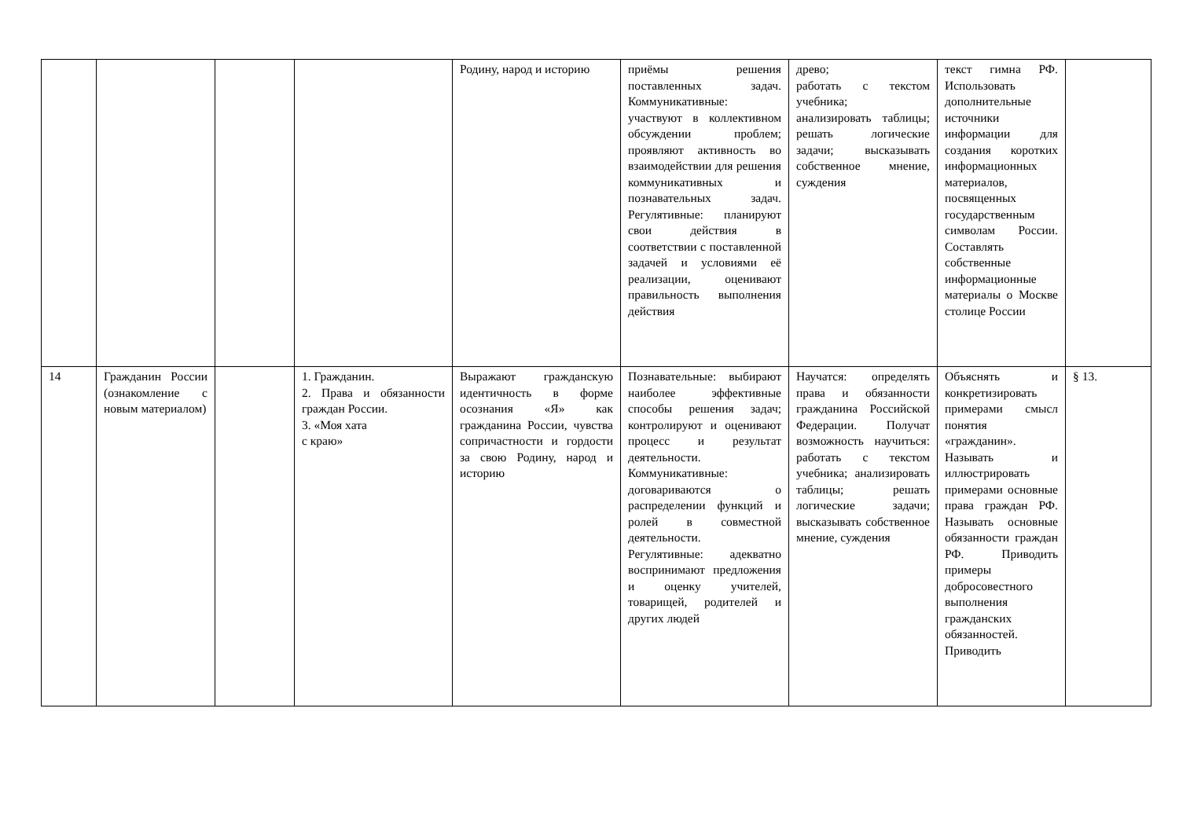| | | | | Родину, народ и историю | приёмы решения поставленных задач. Коммуникативные: участвуют в коллективном обсуждении проблем; проявляют активность во взаимодействии для решения коммуникативных и познавательных задач. Регулятивные: планируют свои действия в соответствии с поставленной задачей и условиями её реализации, оценивают правильность выполнения действия | древо; работать с текстом учебника; анализировать таб­лицы; решать логические задачи; высказывать собственное мнение, суждения | текст гимна РФ. Использовать дополнительные источники информации для создания коротких информационных материалов, посвященных государственным символам России. Составлять собственные информационные материалы о Москве столице России | |
| 14 | Гражданин России (ознакомление с новым мате­риалом) | | 1. Гражданин. 2. Права и обязанности граждан России. 3. «Моя хата с краю» | Выражают гражданскую идентичность в форме осознания «Я» как гражданина России, чувства сопричастности и гордости за свою Родину, народ и историю | Познавательные: выбирают наиболее эффективные способы решения задач; контролируют и оценивают процесс и результат деятельности. Коммуникативные: договариваются о распределении функций и ролей в совместной деятельности. Регулятивные: адекватно воспринимают предложения и оценку учителей, товарищей, родителей и других людей | Научатся: определять права и обязанности гражданина Российской Федерации. Получат возможность научиться: работать с текстом учебника; анализировать таблицы; решать логические задачи; высказывать собственное мнение, суждения | Объяснять и конкретизировать примерами смысл понятия «гражданин». Называть и иллюстрировать примерами основные права граждан РФ. Называть основные обязанности граждан РФ. Приводить примеры добросовестного выполнения гражданских обязанностей. Приводить | § 13. |